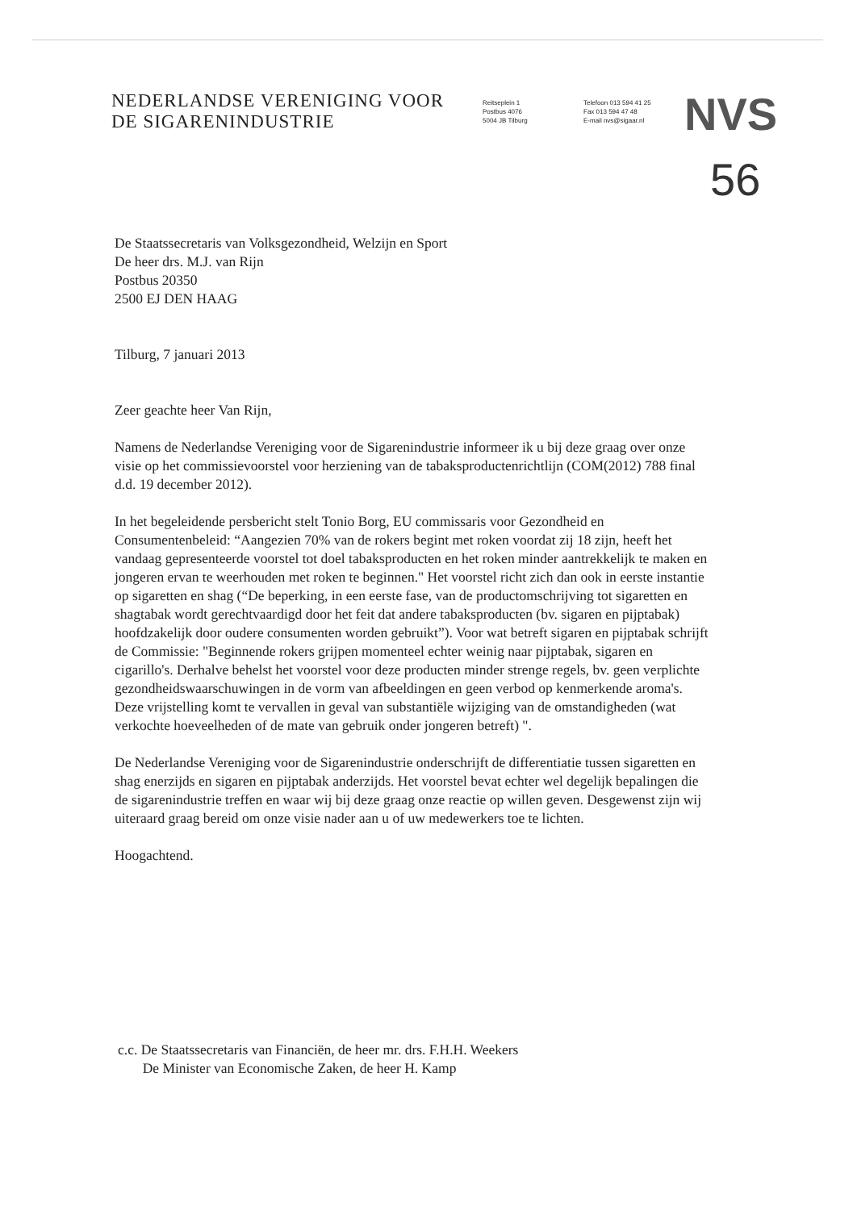NEDERLANDSE VERENIGING VOOR
DE SIGARENINDUSTRIE
Reitseplein 1
Postbus 4076
5004 JB Tilburg
Telefoon 013 594 41 25
Fax 013 594 47 48
E-mail nvs@sigaar.nl
NVS
56
De Staatssecretaris van Volksgezondheid, Welzijn en Sport
De heer drs. M.J. van Rijn
Postbus 20350
2500 EJ DEN HAAG
Tilburg, 7 januari 2013
Zeer geachte heer Van Rijn,
Namens de Nederlandse Vereniging voor de Sigarenindustrie informeer ik u bij deze graag over onze visie op het commissievoorstel voor herziening van de tabaksproductenrichtlijn (COM(2012) 788 final d.d. 19 december 2012).
In het begeleidende persbericht stelt Tonio Borg, EU commissaris voor Gezondheid en Consumentenbeleid: “Aangezien 70% van de rokers begint met roken voordat zij 18 zijn, heeft het vandaag gepresenteerde voorstel tot doel tabaksproducten en het roken minder aantrekkelijk te maken en jongeren ervan te weerhouden met roken te beginnen." Het voorstel richt zich dan ook in eerste instantie op sigaretten en shag (“De beperking, in een eerste fase, van de productomschrijving tot sigaretten en shagtabak wordt gerechtvaardigd door het feit dat andere tabaksproducten (bv. sigaren en pijptabak) hoofdzakelijk door oudere consumenten worden gebruikt”). Voor wat betreft sigaren en pijptabak schrijft de Commissie: "Beginnende rokers grijpen momenteel echter weinig naar pijptabak, sigaren en cigarillo's. Derhalve behelst het voorstel voor deze producten minder strenge regels, bv. geen verplichte gezondheidswaarschuwingen in de vorm van afbeeldingen en geen verbod op kenmerkende aroma's. Deze vrijstelling komt te vervallen in geval van substantiële wijziging van de omstandigheden (wat verkochte hoeveelheden of de mate van gebruik onder jongeren betreft) ".
De Nederlandse Vereniging voor de Sigarenindustrie onderschrijft de differentiatie tussen sigaretten en shag enerzijds en sigaren en pijptabak anderzijds. Het voorstel bevat echter wel degelijk bepalingen die de sigarenindustrie treffen en waar wij bij deze graag onze reactie op willen geven. Desgewenst zijn wij uiteraard graag bereid om onze visie nader aan u of uw medewerkers toe te lichten.
Hoogachtend.
c.c. De Staatssecretaris van Financiën, de heer mr. drs. F.H.H. Weekers
De Minister van Economische Zaken, de heer H. Kamp